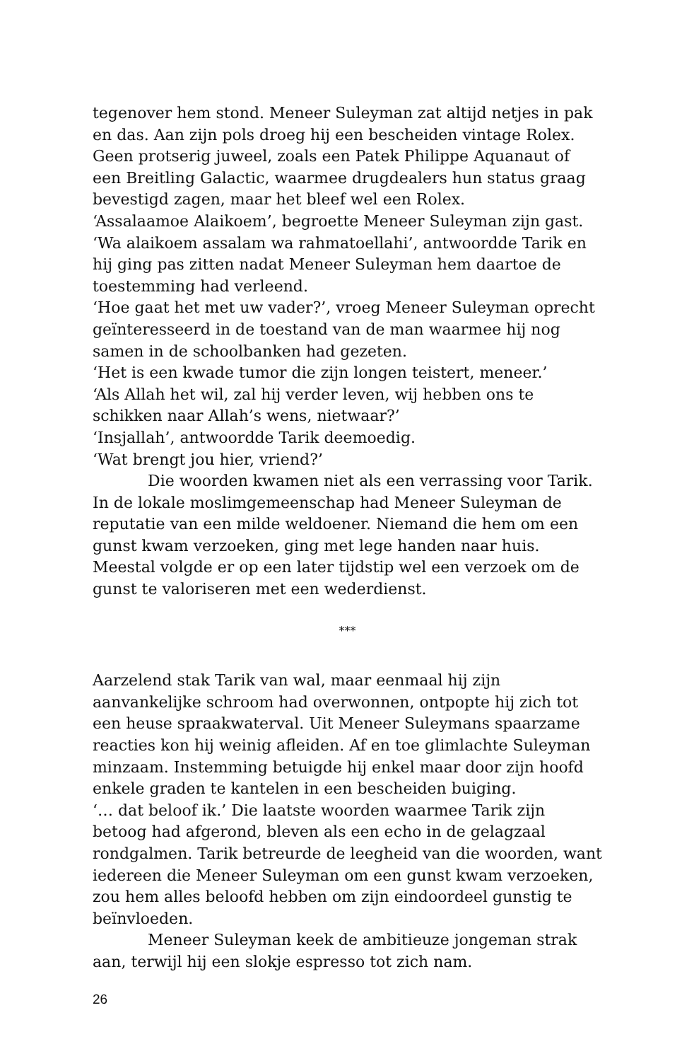tegenover hem stond. Meneer Suleyman zat altijd netjes in pak en das. Aan zijn pols droeg hij een bescheiden vintage Rolex. Geen protserig juweel, zoals een Patek Philippe Aquanaut of een Breitling Galactic, waarmee drugdealers hun status graag bevestigd zagen, maar het bleef wel een Rolex.
‘Assalaamoe Alaikoem’, begroette Meneer Suleyman zijn gast.
‘Wa alaikoem assalam wa rahmatoellahi’, antwoordde Tarik en hij ging pas zitten nadat Meneer Suleyman hem daartoe de toestemming had verleend.
‘Hoe gaat het met uw vader?’, vroeg Meneer Suleyman oprecht geïnteresseerd in de toestand van de man waarmee hij nog samen in de schoolbanken had gezeten.
‘Het is een kwade tumor die zijn longen teistert, meneer.’
‘Als Allah het wil, zal hij verder leven, wij hebben ons te schikken naar Allah’s wens, nietwaar?’
‘Insjallah’, antwoordde Tarik deemoedig.
‘Wat brengt jou hier, vriend?’
Die woorden kwamen niet als een verrassing voor Tarik. In de lokale moslimgemeenschap had Meneer Suleyman de reputatie van een milde weldoener. Niemand die hem om een gunst kwam verzoeken, ging met lege handen naar huis. Meestal volgde er op een later tijdstip wel een verzoek om de gunst te valoriseren met een wederdienst.
***
Aarzelend stak Tarik van wal, maar eenmaal hij zijn aanvankelijke schroom had overwonnen, ontpopte hij zich tot een heuse spraakwaterval. Uit Meneer Suleymans spaarzame reacties kon hij weinig afleiden. Af en toe glimlachte Suleyman minzaam. Instemming betuigde hij enkel maar door zijn hoofd enkele graden te kantelen in een bescheiden buiging.
‘… dat beloof ik.’ Die laatste woorden waarmee Tarik zijn betoog had afgerond, bleven als een echo in de gelagzaal rondgalmen. Tarik betreurde de leegheid van die woorden, want iedereen die Meneer Suleyman om een gunst kwam verzoeken, zou hem alles beloofd hebben om zijn eindoordeel gunstig te beïnvloeden.
Meneer Suleyman keek de ambitieuze jongeman strak aan, terwijl hij een slokje espresso tot zich nam.
26